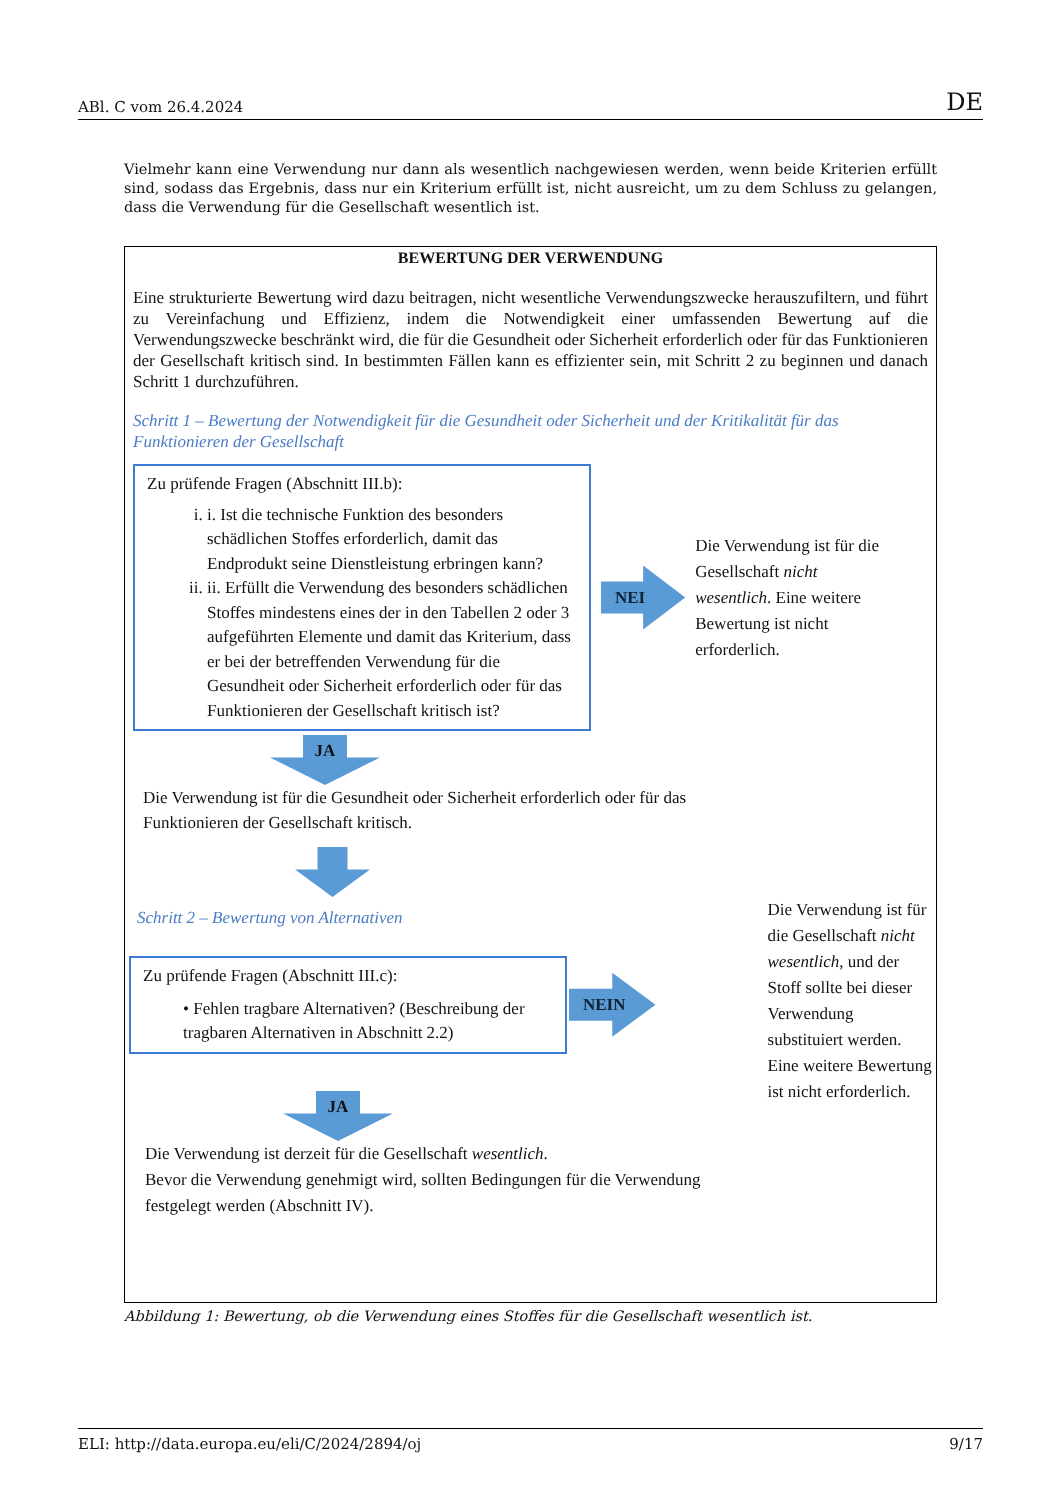ABl. C vom 26.4.2024 DE
Vielmehr kann eine Verwendung nur dann als wesentlich nachgewiesen werden, wenn beide Kriterien erfüllt sind, sodass das Ergebnis, dass nur ein Kriterium erfüllt ist, nicht ausreicht, um zu dem Schluss zu gelangen, dass die Verwendung für die Gesellschaft wesentlich ist.
BEWERTUNG DER VERWENDUNG
Eine strukturierte Bewertung wird dazu beitragen, nicht wesentliche Verwendungszwecke herauszufiltern, und führt zu Vereinfachung und Effizienz, indem die Notwendigkeit einer umfassenden Bewertung auf die Verwendungszwecke beschränkt wird, die für die Gesundheit oder Sicherheit erforderlich oder für das Funktionieren der Gesellschaft kritisch sind. In bestimmten Fällen kann es effizienter sein, mit Schritt 2 zu beginnen und danach Schritt 1 durchzuführen.
Schritt 1 – Bewertung der Notwendigkeit für die Gesundheit oder Sicherheit und der Kritikalität für das Funktionieren der Gesellschaft
Zu prüfende Fragen (Abschnitt III.b):
i. i. Ist die technische Funktion des besonders schädlichen Stoffes erforderlich, damit das Endprodukt seine Dienstleistung erbringen kann?
ii. ii. Erfüllt die Verwendung des besonders schädlichen Stoffes mindestens eines der in den Tabellen 2 oder 3 aufgeführten Elemente und damit das Kriterium, dass er bei der betreffenden Verwendung für die Gesundheit oder Sicherheit erforderlich oder für das Funktionieren der Gesellschaft kritisch ist?
NEI
Die Verwendung ist für die Gesellschaft nicht wesentlich. Eine weitere Bewertung ist nicht erforderlich.
JA
Die Verwendung ist für die Gesundheit oder Sicherheit erforderlich oder für das
Funktionieren der Gesellschaft kritisch.
Schritt 2 – Bewertung von Alternativen
Zu prüfende Fragen (Abschnitt III.c):
• Fehlen tragbare Alternativen? (Beschreibung der tragbaren Alternativen in Abschnitt 2.2)
NEIN
Die Verwendung ist für die Gesellschaft nicht wesentlich, und der Stoff sollte bei dieser Verwendung substituiert werden. Eine weitere Bewertung ist nicht erforderlich.
JA
Die Verwendung ist derzeit für die Gesellschaft wesentlich.
Bevor die Verwendung genehmigt wird, sollten Bedingungen für die Verwendung
festgelegt werden (Abschnitt IV).
Abbildung 1: Bewertung, ob die Verwendung eines Stoffes für die Gesellschaft wesentlich ist.
ELI: http://data.europa.eu/eli/C/2024/2894/oj 9/17